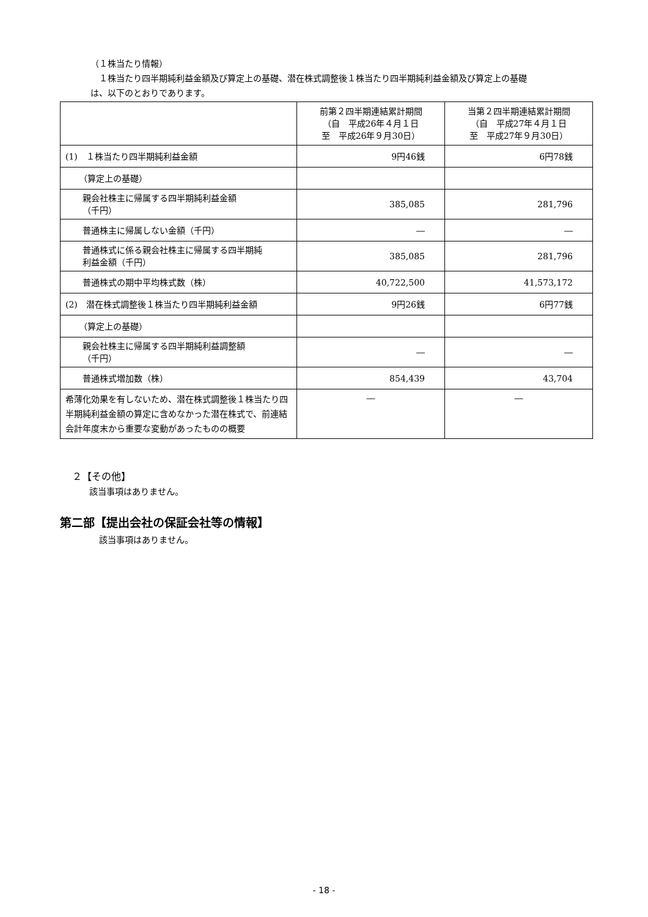（１株当たり情報）
　１株当たり四半期純利益金額及び算定上の基礎、潜在株式調整後１株当たり四半期純利益金額及び算定上の基礎
は、以下のとおりであります。
| | 前第２四半期連結累計期間 （自 平成26年４月１日 至 平成26年９月30日） | 当第２四半期連結累計期間 （自 平成27年４月１日 至 平成27年９月30日） |
| (1) １株当たり四半期純利益金額 | 9円46銭 | 6円78銭 |
| （算定上の基礎） | | |
| 親会社株主に帰属する四半期純利益金額 （千円） | 385,085 | 281,796 |
| 普通株主に帰属しない金額（千円） | ― | ― |
| 普通株式に係る親会社株主に帰属する四半期純 利益金額（千円） | 385,085 | 281,796 |
| 普通株式の期中平均株式数（株） | 40,722,500 | 41,573,172 |
| (2) 潜在株式調整後１株当たり四半期純利益金額 | 9円26銭 | 6円77銭 |
| （算定上の基礎） | | |
| 親会社株主に帰属する四半期純利益調整額 （千円） | ― | ― |
| 普通株式増加数（株） | 854,439 | 43,704 |
| 希薄化効果を有しないため、潜在株式調整後１株当たり四半期純利益金額の算定に含めなかった潜在株式で、前連結会計年度末から重要な変動があったものの概要 | ― | ― |
２【その他】
該当事項はありません。
第二部【提出会社の保証会社等の情報】
該当事項はありません。
- 18 -